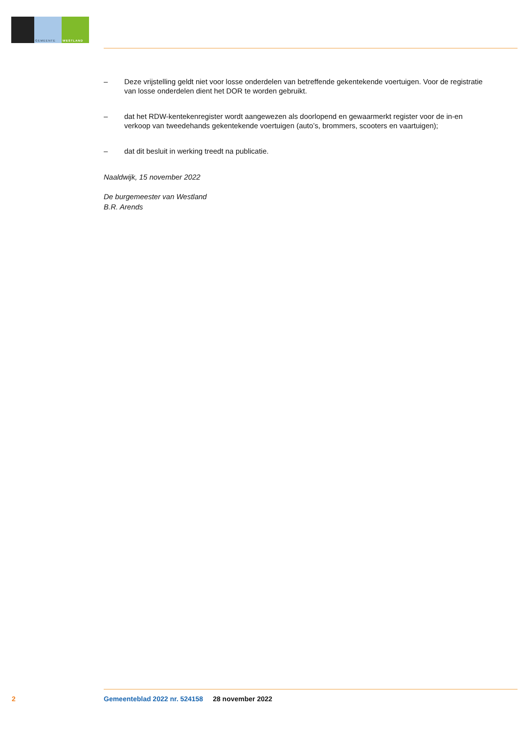GEMEENTE WESTLAND
– Deze vrijstelling geldt niet voor losse onderdelen van betreffende gekentekende voertuigen. Voor de registratie van losse onderdelen dient het DOR te worden gebruikt.
– dat het RDW-kentekenregister wordt aangewezen als doorlopend en gewaarmerkt register voor de in-en verkoop van tweedehands gekentekende voertuigen (auto’s, brommers, scooters en vaartuigen);
– dat dit besluit in werking treedt na publicatie.
Naaldwijk, 15 november 2022
De burgemeester van Westland
B.R. Arends
2 Gemeenteblad 2022 nr. 524158 28 november 2022